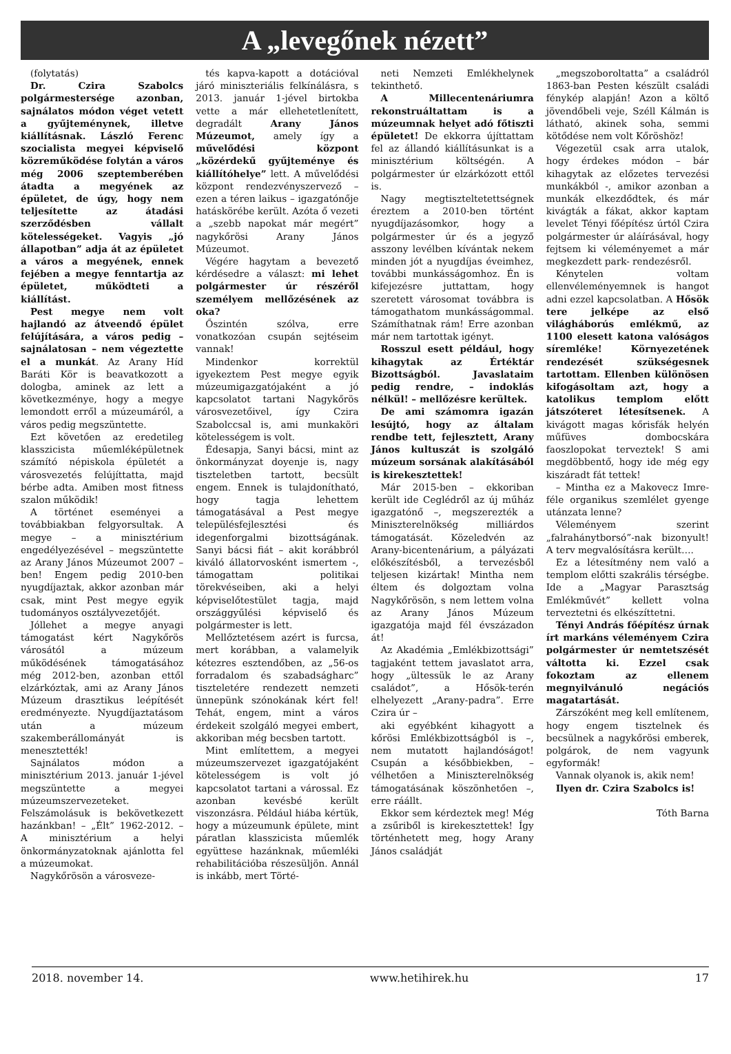A „levegőnek nézett”
(folytatás)
Dr. Czira Szabolcs polgármestersége azonban, sajnálatos módon véget vetett a gyűjteménynek, illetve kiállításnak. László Ferenc szocialista megyei képviselő közreműködése folytán a város még 2006 szeptemberében átadta a megyének az épületet, de úgy, hogy nem teljesítette az átadási szerződésben vállalt kötelességeket. Vagyis „jó állapotban” adja át az épületet a város a megyének, ennek fejében a megye fenntartja az épületet, működteti a kiállítást.
Pest megye nem volt hajlandó az átveendő épület felújítására, a város pedig – sajnálatosan – nem végeztette el a munkát. Az Arany Híd Baráti Kör is beavatkozott a dologba, aminek az lett a következménye, hogy a megye lemondott erről a múzeumáról, a város pedig megszüntette.
Ezt követően az eredetileg klasszicista műemléképületnek számító népiskola épületét a városvezetés felújíttatta, majd bérbe adta. Amiben most fitness szalon működik!
A történet eseményei a továbbiakban felgyorsultak. A megye – a minisztérium engedélyezésével – megszüntette az Arany János Múzeumot 2007 – ben! Engem pedig 2010-ben nyugdíjaztak, akkor azonban már csak, mint Pest megye egyik tudományos osztályvezetőjét.
Jóllehet a megye anyagi támogatást kért Nagykőrös városától a múzeum működésének támogatásához még 2012-ben, azonban ettől elzárkóztak, ami az Arany János Múzeum drasztikus leépítését eredményezte. Nyugdíjaztatásom után a múzeum szakemberállományát is menesztették!
Sajnálatos módon a minisztérium 2013. január 1-jével megszüntette a megyei múzeumszervezeteket. Felszámolásuk is bekövetkezett hazánkban! – „Élt” 1962-2012. – A minisztérium a helyi önkormányzatoknak ajánlotta fel a múzeumokat.
Nagykőrösön a városveze-
tés kapva-kapott a dotációval járó miniszteriális felkínálásra, s 2013. január 1-jével birtokba vette a már ellehetetlenített, degradált Arany János Múzeumot, amely így a művelődési központ „közérdekű gyűjteménye és kiállítóhelye” lett. A művelődési központ rendezvényszervező – ezen a téren laikus – igazgatónője hatáskörébe került. Azóta ő vezeti a „szebb napokat már megért” nagykőrösi Arany János Múzeumot.
Végére hagytam a bevezető kérdésedre a választ: mi lehet polgármester úr részéről személyem mellőzésének az oka?
Őszintén szólva, erre vonatkozóan csupán sejtéseim vannak!
Mindenkor korrektül igyekeztem Pest megye egyik múzeumigazgatójaként a jó kapcsolatot tartani Nagykőrös városvezetőivel, így Czira Szabolccsal is, ami munkaköri kötelességem is volt.
Édesapja, Sanyi bácsi, mint az önkormányzat doyenje is, nagy tiszteletben tartott, becsült engem. Ennek is tulajdonítható, hogy tagja lehettem támogatásával a Pest megye településfejlesztési és idegenforgalmi bizottságának. Sanyi bácsi fiát – akit korábbról kiváló állatorvosként ismertem -, támogattam politikai törekvéseiben, aki a helyi képviselőtestület tagja, majd országgyűlési képviselő és polgármester is lett.
Mellőztetésem azért is furcsa, mert korábban, a valamelyik kétezres esztendőben, az „56-os forradalom és szabadságharc” tiszteletére rendezett nemzeti ünnepünk szónokának kért fel! Tehát, engem, mint a város érdekeit szolgáló megyei embert, akkoriban még becsben tartott.
Mint említettem, a megyei múzeumszervezet igazgatójaként kötelességem is volt jó kapcsolatot tartani a várossal. Ez azonban kevésbé került viszonzásra. Például hiába kértük, hogy a múzeumunk épülete, mint páratlan klasszicista műemlék együttese hazánknak, műemléki rehabilitációba részesüljön. Annál is inkább, mert Törté-
neti Nemzeti Emlékhelynek tekinthető.
A Millecentenáriumra rekonstruáltattam is a múzeumnak helyet adó főtiszti épületet! De ekkorra újíttattam fel az állandó kiállításunkat is a minisztérium költségén. A polgármester úr elzárkózott ettől is.
Nagy megtiszteltetettségnek éreztem a 2010-ben történt nyugdíjazásomkor, hogy a polgármester úr és a jegyző asszony levélben kívántak nekem minden jót a nyugdíjas éveimhez, további munkásságomhoz. Én is kifejezésre juttattam, hogy szeretett városomat továbbra is támogathatom munkásságommal. Számíthatnak rám! Erre azonban már nem tartottak igényt.
Rosszul esett például, hogy kihagytak az Értéktár Bizottságból. Javaslataim pedig rendre, – indoklás nélkül! – mellőzésre kerültek.
De ami számomra igazán lesújtó, hogy az általam rendbe tett, fejlesztett, Arany János kultuszát is szolgáló múzeum sorsának alakításából is kirekesztettek!
Már 2015-ben – ekkoriban került ide Ceglédről az új műház igazgatónő –, megszerezték a Miniszterelnökség milliárdos támogatását. Közeledvén az Arany-bicentenárium, a pályázati előkészítésből, a tervezésből teljesen kizártak! Mintha nem éltem és dolgoztam volna Nagykőrösön, s nem lettem volna az Arany János Múzeum igazgatója majd fél évszázadon át!
Az Akadémia „Emlékbizottsági” tagjaként tettem javaslatot arra, hogy „ültessük le az Arany családot”, a Hősök-terén elhelyezett „Arany-padra”. Erre Czira úr –
aki egyébként kihagyott a kőrösi Emlékbizottságból is –, nem mutatott hajlandóságot! Csupán a későbbiekben, – vélhetően a Miniszterelnökség támogatásának köszönhetően –, erre ráállt.
Ekkor sem kérdeztek meg! Még a zsűriből is kirekesztettek! Így történhetett meg, hogy Arany János családját
„megszoboroltatta” a családról 1863-ban Pesten készült családi fénykép alapján! Azon a költő jövendőbeli veje, Széll Kálmán is látható, akinek soha, semmi kötődése nem volt Kőröshöz!
Végezetül csak arra utalok, hogy érdekes módon – bár kihagytak az előzetes tervezési munkákból -, amikor azonban a munkák elkezdődtek, és már kivágták a fákat, akkor kaptam levelet Tényi főépítész úrtól Czira polgármester úr aláírásával, hogy fejtsem ki véleményemet a már megkezdett park- rendezésről.
Kénytelen voltam ellenvéleményemnek is hangot adni ezzel kapcsolatban. A Hősök tere jelképe az első világháborús emlékmű, az 1100 elesett katona valóságos síremléke! Környezetének rendezését szükségesnek tartottam. Ellenben különösen kifogásoltam azt, hogy a katolikus templom előtt játszóteret létesítsenek. A kivágott magas kőrisfák helyén műfüves dombocskára faoszlopokat terveztek! S ami megdöbbentő, hogy ide még egy kiszáradt fát tettek!
– Mintha ez a Makovecz Imre-féle organikus szemlélet gyenge utánzata lenne?
Véleményem szerint „falrahánytborsó”-nak bizonyult! A terv megvalósításra került….
Ez a létesítmény nem való a templom előtti szakrális térségbe. Ide a „Magyar Parasztság Emlékművét” kellett volna terveztetni és elkészíttetni.
Tényi András főépítész úrnak írt markáns véleményem Czira polgármester úr nemtetszését váltotta ki. Ezzel csak fokoztam az ellenem megnyilvánuló negációs magatartását.
Zárszóként meg kell említenem, hogy engem tisztelnek és becsülnek a nagykőrösi emberek, polgárok, de nem vagyunk egyformák!
Vannak olyanok is, akik nem!
Ilyen dr. Czira Szabolcs is!
Tóth Barna
2018. november 14. www.hetihirek.hu 17